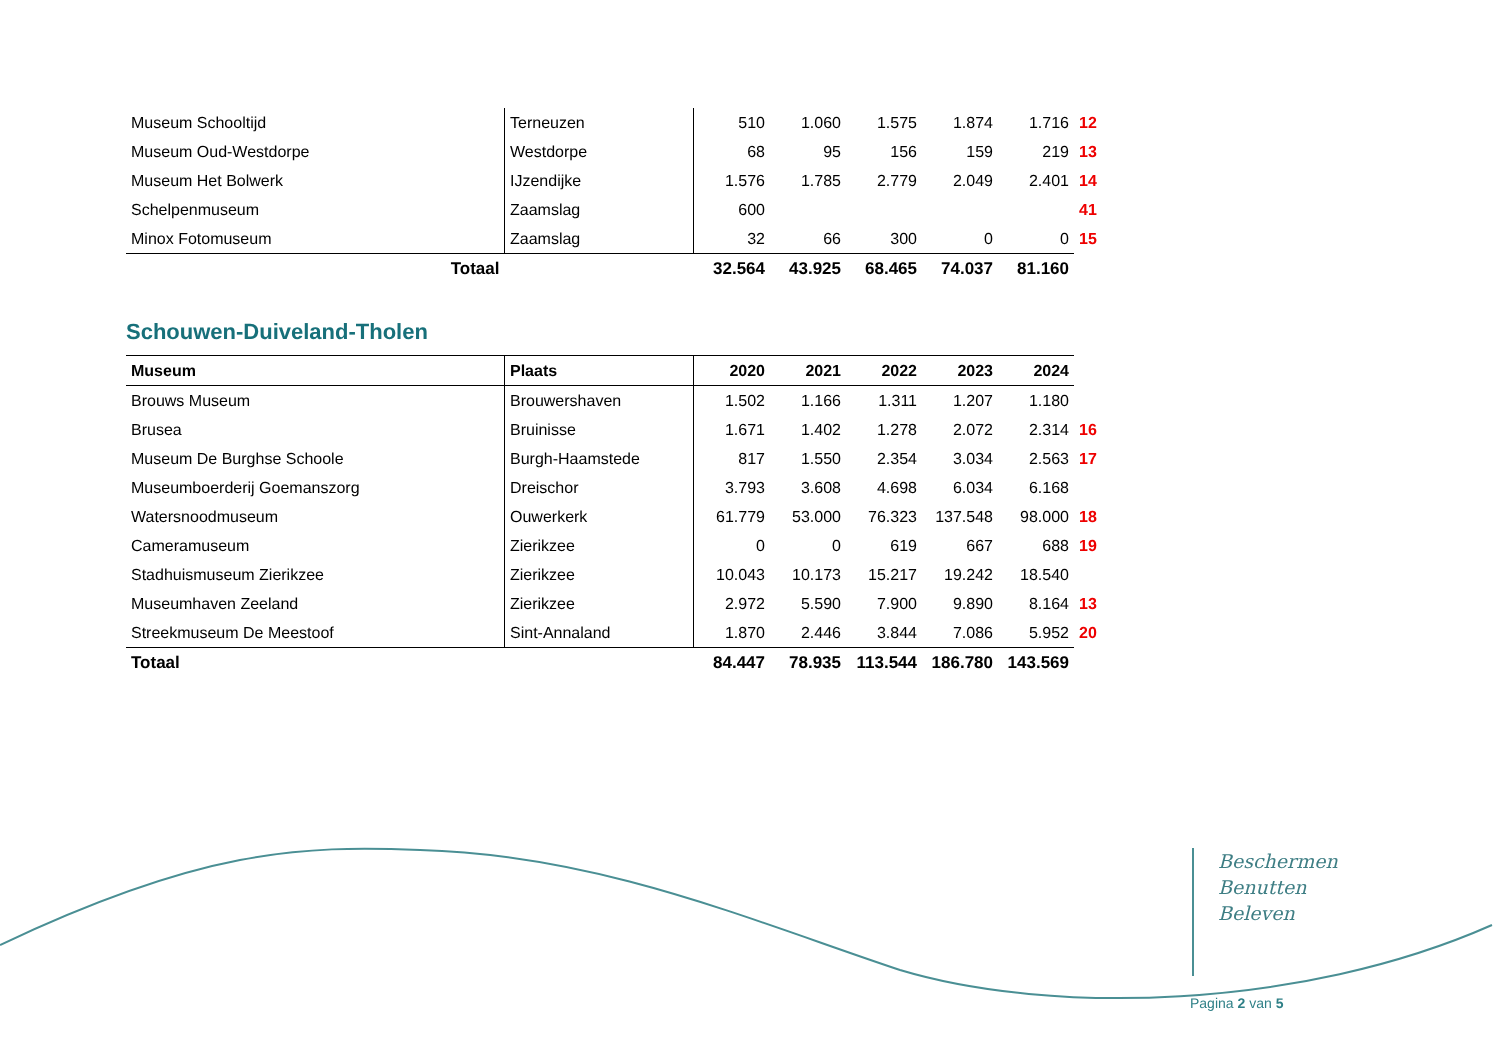| Museum Schooltijd | Terneuzen | 510 | 1.060 | 1.575 | 1.874 | 1.716 | 12 |
| Museum Oud-Westdorpe | Westdorpe | 68 | 95 | 156 | 159 | 219 | 13 |
| Museum Het Bolwerk | IJzendijke | 1.576 | 1.785 | 2.779 | 2.049 | 2.401 | 14 |
| Schelpenmuseum | Zaamslag | 600 | | | | | 41 |
| Minox Fotomuseum | Zaamslag | 32 | 66 | 300 | 0 | 0 | 15 |
| Totaal | | 32.564 | 43.925 | 68.465 | 74.037 | 81.160 | |
Schouwen-Duiveland-Tholen
| Museum | Plaats | 2020 | 2021 | 2022 | 2023 | 2024 | |
| --- | --- | --- | --- | --- | --- | --- | --- |
| Brouws Museum | Brouwershaven | 1.502 | 1.166 | 1.311 | 1.207 | 1.180 | |
| Brusea | Bruinisse | 1.671 | 1.402 | 1.278 | 2.072 | 2.314 | 16 |
| Museum De Burghse Schoole | Burgh-Haamstede | 817 | 1.550 | 2.354 | 3.034 | 2.563 | 17 |
| Museumboerderij Goemanszorg | Dreischor | 3.793 | 3.608 | 4.698 | 6.034 | 6.168 | |
| Watersnoodmuseum | Ouwerkerk | 61.779 | 53.000 | 76.323 | 137.548 | 98.000 | 18 |
| Cameramuseum | Zierikzee | 0 | 0 | 619 | 667 | 688 | 19 |
| Stadhuismuseum Zierikzee | Zierikzee | 10.043 | 10.173 | 15.217 | 19.242 | 18.540 | |
| Museumhaven Zeeland | Zierikzee | 2.972 | 5.590 | 7.900 | 9.890 | 8.164 | 13 |
| Streekmuseum De Meestoof | Sint-Annaland | 1.870 | 2.446 | 3.844 | 7.086 | 5.952 | 20 |
| Totaal | | 84.447 | 78.935 | 113.544 | 186.780 | 143.569 | |
Beschermen
Benutten
Beleven
Pagina 2 van 5